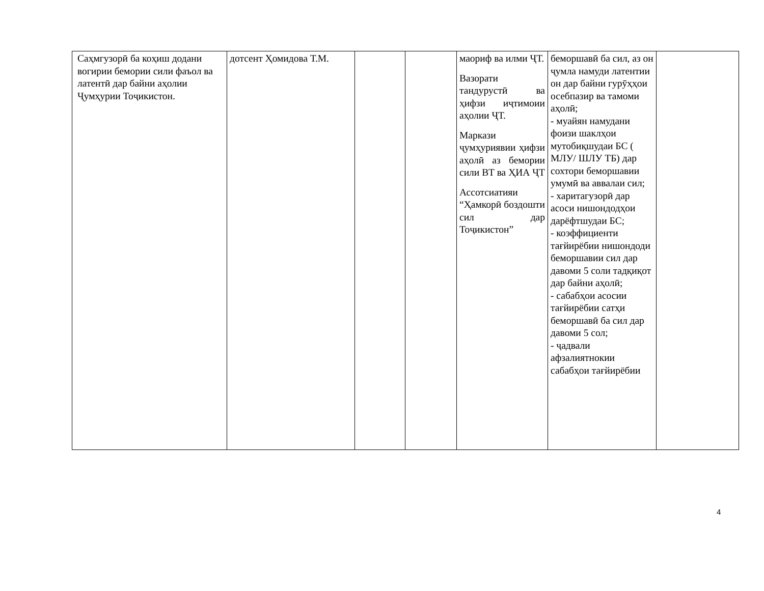| Саҳмгузорӣ ба коҳиш додани вогирии бемории сили фаъол ва латентӣ дар байни аҳолии Ҷумҳурии Тоҷикистон. | дотсент Ҳомидова Т.М. | | | маориф ва илми ҶТ. Вазорати тандурустӣ ва ҳифзи иҷтимоии аҳолии ҶТ. Маркази ҷумҳуриявии ҳифзи аҳолӣ аз бемории сили ВТ ва ҲИА ҶТ Ассотсиатияи “Ҳамкорӣ боздошти сил дар Тоҷикистон” | беморшавӣ ба сил, аз он ҷумла намуди латентии он дар байни гурӯҳҳои осебпазир ва тамоми аҳолӣ; - муайян намудани фоизи шаклҳои мутобиқшудаи БС ( МЛУ/ ШЛУ ТБ) дар сохтори беморшавии умумӣ ва аввалаи сил; - харитагузорӣ дар асоси нишондодҳои дарёфтшудаи БС; - коэффициенти тағйирёбии нишондоди беморшавии сил дар давоми 5 соли тадқиқот дар байни аҳолӣ; - сабабҳои асосии тағйирёбии сатҳи беморшавӣ ба сил дар давоми 5 сол; - ҷадвали афзалиятнокии сабабҳои тағйирёбии | |
4